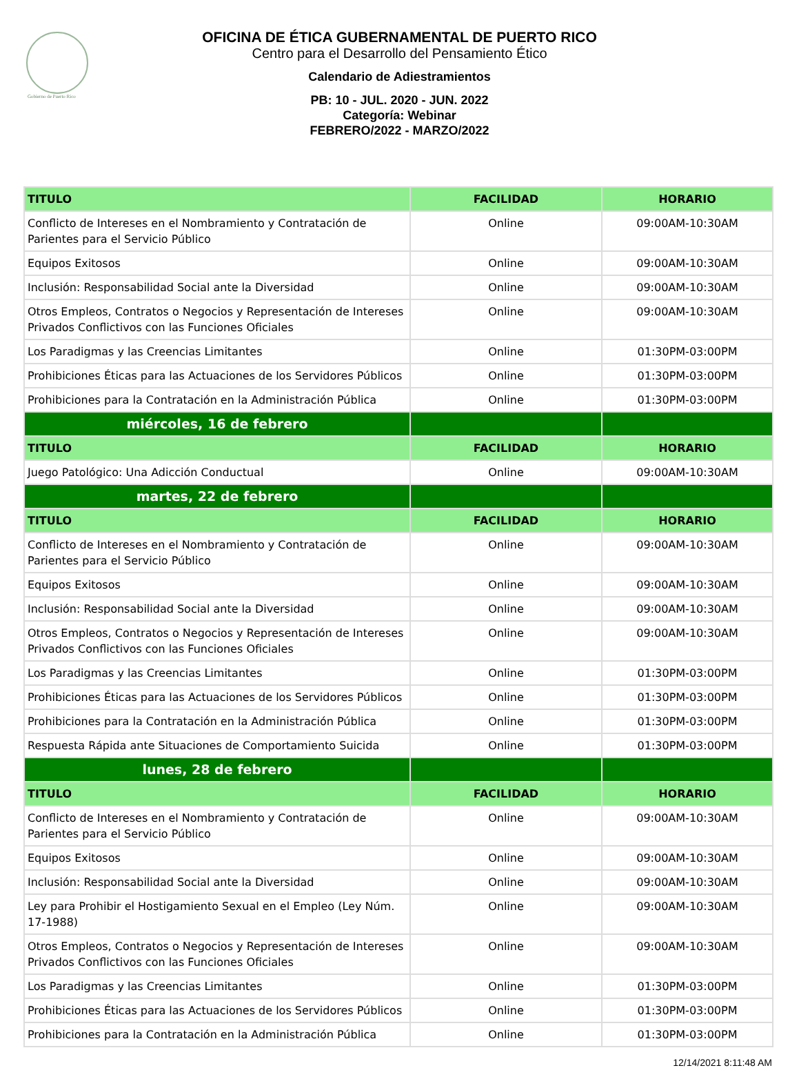Gobierno de Puerto Rico
OFICINA DE ÉTICA GUBERNAMENTAL DE PUERTO RICO
Centro para el Desarrollo del Pensamiento Ético
Calendario de Adiestramientos
PB: 10 - JUL. 2020 - JUN. 2022
Categoría: Webinar
FEBRERO/2022 - MARZO/2022
| TITULO | FACILIDAD | HORARIO |
| --- | --- | --- |
| Conflicto de Intereses en el Nombramiento y Contratación de Parientes para el Servicio Público | Online | 09:00AM-10:30AM |
| Equipos Exitosos | Online | 09:00AM-10:30AM |
| Inclusión: Responsabilidad Social ante la Diversidad | Online | 09:00AM-10:30AM |
| Otros Empleos, Contratos o Negocios y Representación de Intereses Privados Conflictivos con las Funciones Oficiales | Online | 09:00AM-10:30AM |
| Los Paradigmas y las Creencias Limitantes | Online | 01:30PM-03:00PM |
| Prohibiciones Éticas para las Actuaciones de los Servidores Públicos | Online | 01:30PM-03:00PM |
| Prohibiciones para la Contratación en la Administración Pública | Online | 01:30PM-03:00PM |
| miércoles, 16 de febrero | | |
| TITULO | FACILIDAD | HORARIO |
| Juego Patológico: Una Adicción Conductual | Online | 09:00AM-10:30AM |
| martes, 22 de febrero | | |
| TITULO | FACILIDAD | HORARIO |
| Conflicto de Intereses en el Nombramiento y Contratación de Parientes para el Servicio Público | Online | 09:00AM-10:30AM |
| Equipos Exitosos | Online | 09:00AM-10:30AM |
| Inclusión: Responsabilidad Social ante la Diversidad | Online | 09:00AM-10:30AM |
| Otros Empleos, Contratos o Negocios y Representación de Intereses Privados Conflictivos con las Funciones Oficiales | Online | 09:00AM-10:30AM |
| Los Paradigmas y las Creencias Limitantes | Online | 01:30PM-03:00PM |
| Prohibiciones Éticas para las Actuaciones de los Servidores Públicos | Online | 01:30PM-03:00PM |
| Prohibiciones para la Contratación en la Administración Pública | Online | 01:30PM-03:00PM |
| Respuesta Rápida ante Situaciones de Comportamiento Suicida | Online | 01:30PM-03:00PM |
| lunes, 28 de febrero | | |
| TITULO | FACILIDAD | HORARIO |
| Conflicto de Intereses en el Nombramiento y Contratación de Parientes para el Servicio Público | Online | 09:00AM-10:30AM |
| Equipos Exitosos | Online | 09:00AM-10:30AM |
| Inclusión: Responsabilidad Social ante la Diversidad | Online | 09:00AM-10:30AM |
| Ley para Prohibir el Hostigamiento Sexual en el Empleo (Ley Núm. 17-1988) | Online | 09:00AM-10:30AM |
| Otros Empleos, Contratos o Negocios y Representación de Intereses Privados Conflictivos con las Funciones Oficiales | Online | 09:00AM-10:30AM |
| Los Paradigmas y las Creencias Limitantes | Online | 01:30PM-03:00PM |
| Prohibiciones Éticas para las Actuaciones de los Servidores Públicos | Online | 01:30PM-03:00PM |
| Prohibiciones para la Contratación en la Administración Pública | Online | 01:30PM-03:00PM |
12/14/2021 8:11:48 AM